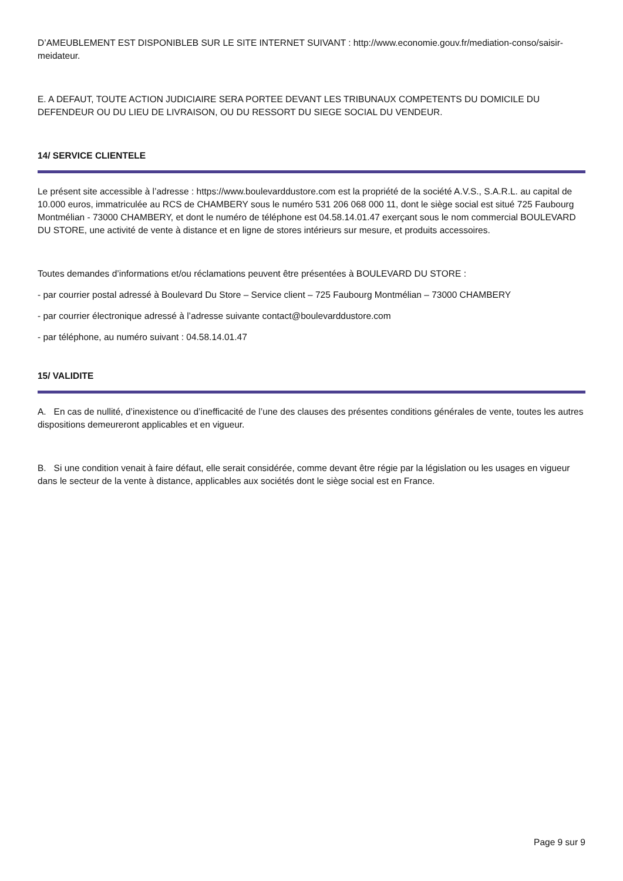D’AMEUBLEMENT EST DISPONIBLEB SUR LE SITE INTERNET SUIVANT : http://www.economie.gouv.fr/mediation-conso/saisir-meidateur.
E. A DEFAUT, TOUTE ACTION JUDICIAIRE SERA PORTEE DEVANT LES TRIBUNAUX COMPETENTS DU DOMICILE DU DEFENDEUR OU DU LIEU DE LIVRAISON, OU DU RESSORT DU SIEGE SOCIAL DU VENDEUR.
14/ SERVICE CLIENTELE
Le présent site accessible à l’adresse : https://www.boulevarddustore.com est la propriété de la société A.V.S., S.A.R.L. au capital de 10.000 euros, immatriculée au RCS de CHAMBERY sous le numéro 531 206 068 000 11, dont le siège social est situé 725 Faubourg Montmélian - 73000 CHAMBERY, et dont le numéro de téléphone est 04.58.14.01.47 exerçant sous le nom commercial BOULEVARD DU STORE, une activité de vente à distance et en ligne de stores intérieurs sur mesure, et produits accessoires.
Toutes demandes d’informations et/ou réclamations peuvent être présentées à BOULEVARD DU STORE :
- par courrier postal adressé à Boulevard Du Store – Service client – 725 Faubourg Montmélian – 73000 CHAMBERY
- par courrier électronique adressé à l’adresse suivante contact@boulevarddustore.com
- par téléphone, au numéro suivant : 04.58.14.01.47
15/ VALIDITE
A. En cas de nullité, d’inexistence ou d’inefficacité de l’une des clauses des présentes conditions générales de vente, toutes les autres dispositions demeureront applicables et en vigueur.
B. Si une condition venait à faire défaut, elle serait considérée, comme devant être régie par la législation ou les usages en vigueur dans le secteur de la vente à distance, applicables aux sociétés dont le siège social est en France.
Page 9 sur 9